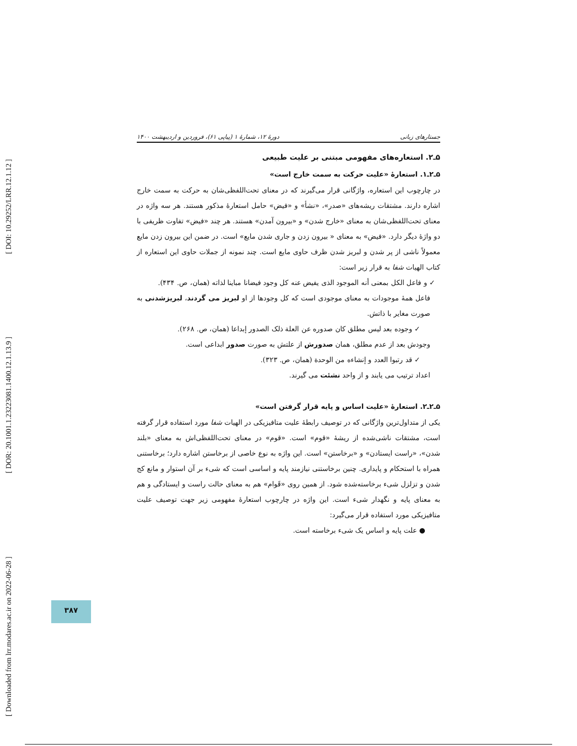[ DOI: 10.29252/LRR.12.1.12 ]
[ DOR: 20.1001.1.23223081.1400.12.1.13.9 ]
[ Downloaded from lrr.modares.ac.ir on 2022-06-28 ]
جستارهای زبانی دورهٔ ۱۲، شمارهٔ ۱ (پیاپی ۶۱)، فروردین و اردیبهشت ۱۴۰۰
۵ـ۲. استعاره‌های مفهومی مبتنی بر علیت طبیعی
۵ـ۲ـ۱. استعارهٔ «علیت حرکت به سمت خارج است»
در چارچوب این استعاره، واژگانی قرار می‌گیرند که در معنای تحت‌اللفظی‌شان به حرکت به سمت خارج اشاره دارند. مشتقات ریشه‌های «صدر»، «نشأ» و «فیض» حامل استعارهٔ مذکور هستند. هر سه واژه در معنای تحت‌اللفظی‌شان به معنای «خارج شدن» و «بیرون آمدن» هستند. هر چند «فیض» تفاوت ظریفی با دو واژهٔ دیگر دارد. «فیض» به معنای « بیرون زدن و جاری شدن مایع» است. در ضمن این بیرون زدن مایع معمولاً ناشی از پر شدن و لبریز شدن ظرف حاوی مایع است. چند نمونه از جملات حاوی این استعاره از کتاب الهیات شفا به قرار زیر است:
✓ و فاعل الکل بمعنی أنه الموجود الذی یفیض عنه کل وجود فیضانا مباینا لذاته (همان، ص. ۴۳۴).
فاعل همهٔ موجودات به معنای موجودی است که کل وجودها از او لبریز می گردند، لبریزشدنی به صورت مغایر با ذاتش.
✓ وجوده بعد لیس مطلق کان صدوره عن العلة ذلک الصدور إبداعا (همان، ص. ۲۶۸).
وجودش بعد از عدم مطلق، همان صدورش از علتش به صورت صدور ابداعی است.
✓ قد رتبوا العدد و إنشاءه من الوحدة (همان، ص. ۳۲۳).
اعداد ترتیب می یابند و از واحد نشئت می گیرند.
۵ـ۲ـ۲. استعارهٔ «علیت اساس و پایه قرار گرفتن است»
یکی از متداول‌ترین واژگانی که در توصیف رابطهٔ علیت متافیزیکی در الهیات شفا مورد استفاده قرار گرفته است، مشتقات ناشی‌شده از ریشهٔ «قوم» است. «قوم» در معنای تحت‌اللفظی‌اش به معنای «بلند شدن»، «راست ایستادن» و «برخاستن» است. این واژه به نوع خاصی از برخاستن اشاره دارد؛ برخاستنی همراه با استحکام و پایداری. چنین برخاستنی نیازمند پایه و اساسی است که شیء بر آن استوار و مانع کج شدن و تزلزل شیء برخاسته‌شده شود. از همین روی «قَوام» هم به معنای حالت راست و ایستادگی و هم به معنای پایه و نگهدار شیء است. این واژه در چارچوب استعارهٔ مفهومی زیر جهت توصیف علیت متافیزیکی مورد استفاده قرار می‌گیرد:
● علت پایه و اساس یک شیء برخاسته است.
۳۸۷